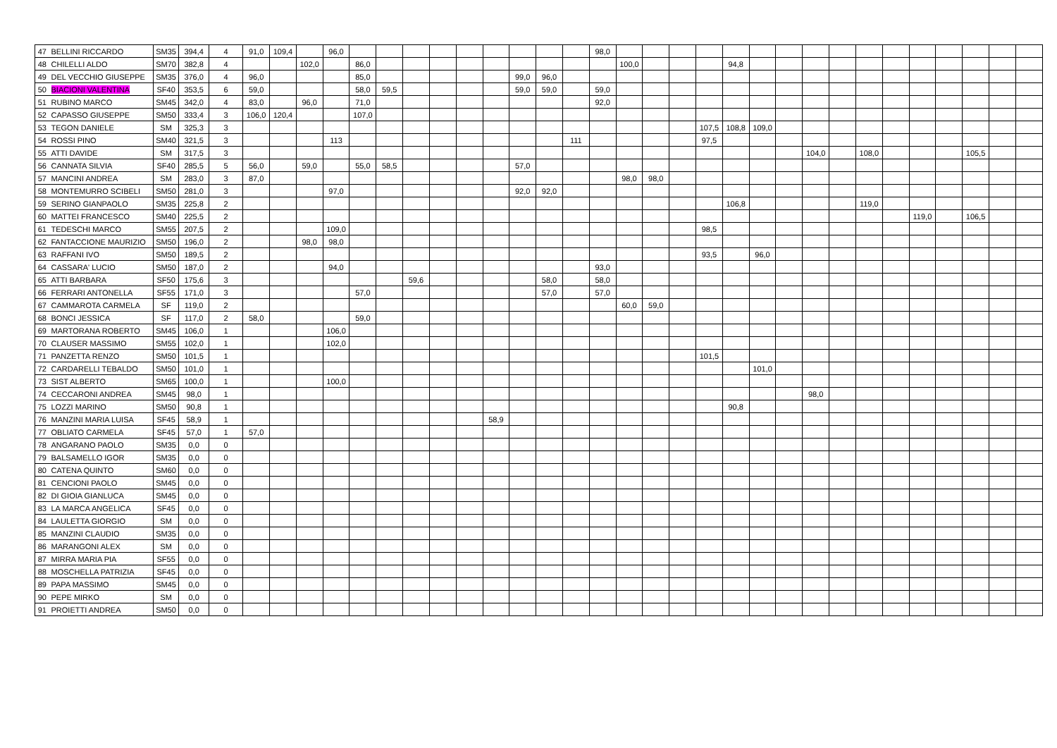| 47 | BELLINI RICCARDO | SM35 | 394,4 | 4 | 91,0 | 109,4 | | 96,0 | | | | | | | | | | 98,0 | | | | | | | | | | | | | | | | |
| 48 | CHILELLI ALDO | SM70 | 382,8 | 4 | | | 102,0 | | 86,0 | | | | | | | | | | 100,0 | | | | 94,8 | | | | | | | | | | | |
| 49 | DEL VECCHIO GIUSEPPE | SM35 | 376,0 | 4 | 96,0 | | | | 85,0 | | | | | | 99,0 | 96,0 | | | | | | | | | | | | | | | | | | |
| 50 | BIACIONI VALENTINA | SF40 | 353,5 | 6 | 59,0 | | | | 58,0 | 59,5 | | | | | 59,0 | 59,0 | | 59,0 | | | | | | | | | | | | | | | | |
| 51 | RUBINO MARCO | SM45 | 342,0 | 4 | 83,0 | | 96,0 | | 71,0 | | | | | | | | | 92,0 | | | | | | | | | | | | | | | | |
| 52 | CAPASSO GIUSEPPE | SM50 | 333,4 | 3 | 106,0 | 120,4 | | | 107,0 | | | | | | | | | | | | | | | | | | | | | | | | | |
| 53 | TEGON DANIELE | SM | 325,3 | 3 | | | | | | | | | | | | | | | | | | 107,5 | 108,8 | 109,0 | | | | | | | | | | |
| 54 | ROSSI PINO | SM40 | 321,5 | 3 | | | | 113 | | | | | | | | | 111 | | | | | 97,5 | | | | | | | | | | | | |
| 55 | ATTI DAVIDE | SM | 317,5 | 3 | | | | | | | | | | | | | | | | | | | | | | 104,0 | | 108,0 | | | | 105,5 | | |
| 56 | CANNATA SILVIA | SF40 | 285,5 | 5 | 56,0 | | 59,0 | | 55,0 | 58,5 | | | | | 57,0 | | | | | | | | | | | | | | | | | | | |
| 57 | MANCINI ANDREA | SM | 283,0 | 3 | 87,0 | | | | | | | | | | | | | | 98,0 | 98,0 | | | | | | | | | | | | | | |
| 58 | MONTEMURRO SCIBELI | SM50 | 281,0 | 3 | | | | 97,0 | | | | | | | 92,0 | 92,0 | | | | | | | | | | | | | | | | | | |
| 59 | SERINO GIANPAOLO | SM35 | 225,8 | 2 | | | | | | | | | | | | | | | | | | | 106,8 | | | | | 119,0 | | | | | | |
| 60 | MATTEI FRANCESCO | SM40 | 225,5 | 2 | | | | | | | | | | | | | | | | | | | | | | | | | | 119,0 | | 106,5 | | |
| 61 | TEDESCHI MARCO | SM55 | 207,5 | 2 | | | | 109,0 | | | | | | | | | | | | | | 98,5 | | | | | | | | | | | | |
| 62 | FANTACCIONE MAURIZIO | SM50 | 196,0 | 2 | | | 98,0 | 98,0 | | | | | | | | | | | | | | | | | | | | | | | | | | |
| 63 | RAFFANI IVO | SM50 | 189,5 | 2 | | | | | | | | | | | | | | | | | | 93,5 | | 96,0 | | | | | | | | | | |
| 64 | CASSARA' LUCIO | SM50 | 187,0 | 2 | | | | 94,0 | | | | | | | | | | 93,0 | | | | | | | | | | | | | | | | |
| 65 | ATTI BARBARA | SF50 | 175,6 | 3 | | | | | | | 59,6 | | | | | 58,0 | | 58,0 | | | | | | | | | | | | | | | | |
| 66 | FERRARI ANTONELLA | SF55 | 171,0 | 3 | | | | | 57,0 | | | | | | | 57,0 | | 57,0 | | | | | | | | | | | | | | | | |
| 67 | CAMMAROTA CARMELA | SF | 119,0 | 2 | | | | | | | | | | | | | | | 60,0 | 59,0 | | | | | | | | | | | | | | |
| 68 | BONCI JESSICA | SF | 117,0 | 2 | 58,0 | | | | 59,0 | | | | | | | | | | | | | | | | | | | | | | | | | |
| 69 | MARTORANA ROBERTO | SM45 | 106,0 | 1 | | | | 106,0 | | | | | | | | | | | | | | | | | | | | | | | | | | |
| 70 | CLAUSER MASSIMO | SM55 | 102,0 | 1 | | | | 102,0 | | | | | | | | | | | | | | | | | | | | | | | | | | |
| 71 | PANZETTA RENZO | SM50 | 101,5 | 1 | | | | | | | | | | | | | | | | | | 101,5 | | | | | | | | | | | | |
| 72 | CARDARELLI TEBALDO | SM50 | 101,0 | 1 | | | | | | | | | | | | | | | | | | | | 101,0 | | | | | | | | | | |
| 73 | SIST ALBERTO | SM65 | 100,0 | 1 | | | | 100,0 | | | | | | | | | | | | | | | | | | | | | | | | | | |
| 74 | CECCARONI ANDREA | SM45 | 98,0 | 1 | | | | | | | | | | | | | | | | | | | | | | 98,0 | | | | | | | | |
| 75 | LOZZI MARINO | SM50 | 90,8 | 1 | | | | | | | | | | | | | | | | | | | 90,8 | | | | | | | | | | | |
| 76 | MANZINI MARIA LUISA | SF45 | 58,9 | 1 | | | | | | | | | | 58,9 | | | | | | | | | | | | | | | | | | | | |
| 77 | OBLIATO CARMELA | SF45 | 57,0 | 1 | 57,0 | | | | | | | | | | | | | | | | | | | | | | | | | | | | | |
| 78 | ANGARANO PAOLO | SM35 | 0,0 | 0 | | | | | | | | | | | | | | | | | | | | | | | | | | | | | | |
| 79 | BALSAMELLO IGOR | SM35 | 0,0 | 0 | | | | | | | | | | | | | | | | | | | | | | | | | | | | | | |
| 80 | CATENA QUINTO | SM60 | 0,0 | 0 | | | | | | | | | | | | | | | | | | | | | | | | | | | | | | |
| 81 | CENCIONI PAOLO | SM45 | 0,0 | 0 | | | | | | | | | | | | | | | | | | | | | | | | | | | | | | |
| 82 | DI GIOIA GIANLUCA | SM45 | 0,0 | 0 | | | | | | | | | | | | | | | | | | | | | | | | | | | | | | |
| 83 | LA MARCA ANGELICA | SF45 | 0,0 | 0 | | | | | | | | | | | | | | | | | | | | | | | | | | | | | | |
| 84 | LAULETTA GIORGIO | SM | 0,0 | 0 | | | | | | | | | | | | | | | | | | | | | | | | | | | | | | |
| 85 | MANZINI CLAUDIO | SM35 | 0,0 | 0 | | | | | | | | | | | | | | | | | | | | | | | | | | | | | | |
| 86 | MARANGONI ALEX | SM | 0,0 | 0 | | | | | | | | | | | | | | | | | | | | | | | | | | | | | | |
| 87 | MIRRA MARIA PIA | SF55 | 0,0 | 0 | | | | | | | | | | | | | | | | | | | | | | | | | | | | | | |
| 88 | MOSCHELLA PATRIZIA | SF45 | 0,0 | 0 | | | | | | | | | | | | | | | | | | | | | | | | | | | | | | |
| 89 | PAPA MASSIMO | SM45 | 0,0 | 0 | | | | | | | | | | | | | | | | | | | | | | | | | | | | | | |
| 90 | PEPE MIRKO | SM | 0,0 | 0 | | | | | | | | | | | | | | | | | | | | | | | | | | | | | | |
| 91 | PROIETTI ANDREA | SM50 | 0,0 | 0 | | | | | | | | | | | | | | | | | | | | | | | | | | | | | | |